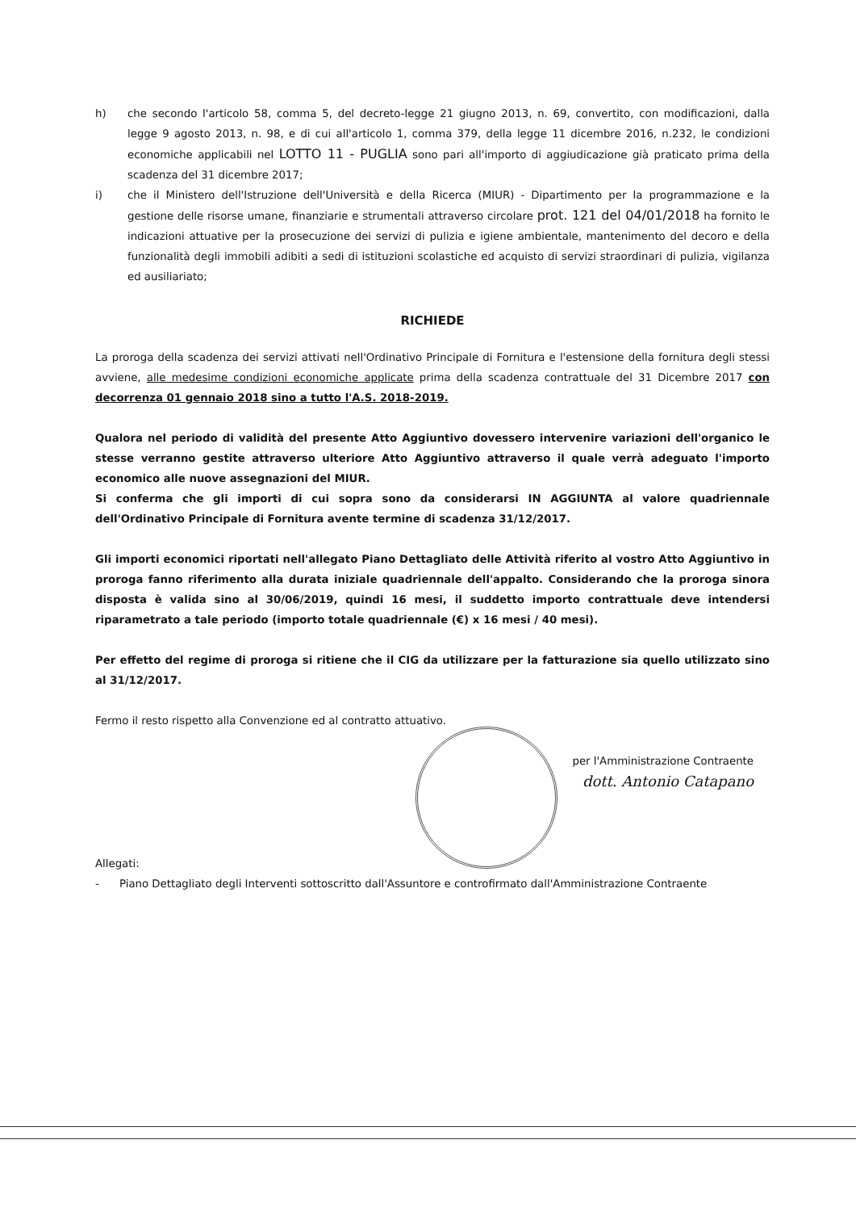h) che secondo l'articolo 58, comma 5, del decreto-legge 21 giugno 2013, n. 69, convertito, con modificazioni, dalla legge 9 agosto 2013, n. 98, e di cui all'articolo 1, comma 379, della legge 11 dicembre 2016, n.232, le condizioni economiche applicabili nel LOTTO 11 - PUGLIA sono pari all'importo di aggiudicazione già praticato prima della scadenza del 31 dicembre 2017;
i) che il Ministero dell'Istruzione dell'Università e della Ricerca (MIUR) - Dipartimento per la programmazione e la gestione delle risorse umane, finanziarie e strumentali attraverso circolare prot. 121 del 04/01/2018 ha fornito le indicazioni attuative per la prosecuzione dei servizi di pulizia e igiene ambientale, mantenimento del decoro e della funzionalità degli immobili adibiti a sedi di istituzioni scolastiche ed acquisto di servizi straordinari di pulizia, vigilanza ed ausiliariato;
RICHIEDE
La proroga della scadenza dei servizi attivati nell'Ordinativo Principale di Fornitura e l'estensione della fornitura degli stessi avviene, alle medesime condizioni economiche applicate prima della scadenza contrattuale del 31 Dicembre 2017 con decorrenza 01 gennaio 2018 sino a tutto l'A.S. 2018-2019.
Qualora nel periodo di validità del presente Atto Aggiuntivo dovessero intervenire variazioni dell'organico le stesse verranno gestite attraverso ulteriore Atto Aggiuntivo attraverso il quale verrà adeguato l'importo economico alle nuove assegnazioni del MIUR.
Si conferma che gli importi di cui sopra sono da considerarsi IN AGGIUNTA al valore quadriennale dell'Ordinativo Principale di Fornitura avente termine di scadenza 31/12/2017.
Gli importi economici riportati nell'allegato Piano Dettagliato delle Attività riferito al vostro Atto Aggiuntivo in proroga fanno riferimento alla durata iniziale quadriennale dell'appalto. Considerando che la proroga sinora disposta è valida sino al 30/06/2019, quindi 16 mesi, il suddetto importo contrattuale deve intendersi riparametrato a tale periodo (importo totale quadriennale (€) x 16 mesi / 40 mesi).
Per effetto del regime di proroga si ritiene che il CIG da utilizzare per la fatturazione sia quello utilizzato sino al 31/12/2017.
Fermo il resto rispetto alla Convenzione ed al contratto attuativo.
per l'Amministrazione Contraente
dott. Antonio Catapano
Allegati:
- Piano Dettagliato degli Interventi sottoscritto dall'Assuntore e controfirmato dall'Amministrazione Contraente